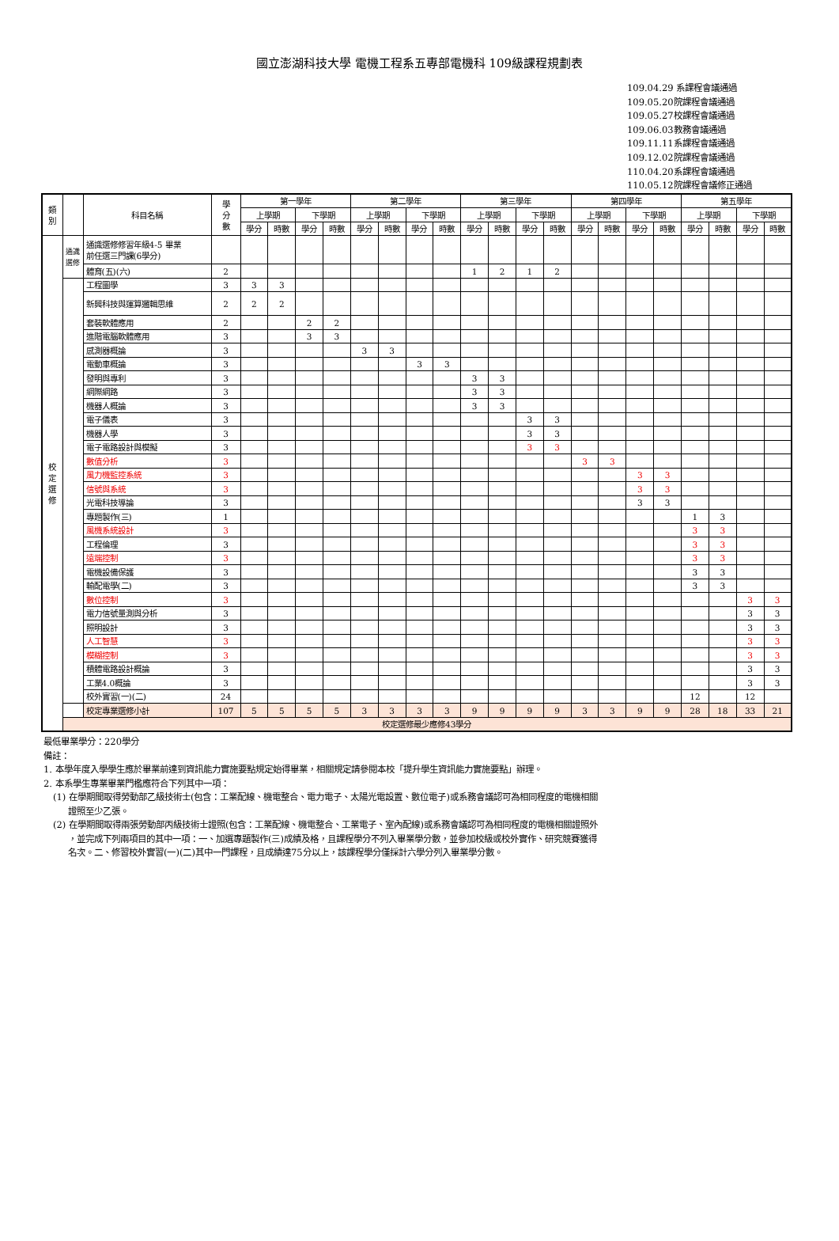國立澎湖科技大學 電機工程系五專部電機科 109級課程規劃表
109.04.29 系課程會議通過
109.05.20院課程會議通過
109.05.27校課程會議通過
109.06.03教務會議通過
109.11.11系課程會議通過
109.12.02院課程會議通過
110.04.20系課程會議通過
110.05.12院課程會議修正通過
| 類 別 | | 科目名稱 | 學 分 數 | 第一學年 | | | | 第二學年 | | | | 第三學年 | | | | 第四學年 | | | | 第五學年 | | | |
| --- | --- | --- | --- | --- | --- | --- | --- | --- | --- | --- | --- | --- | --- | --- | --- | --- | --- | --- | --- | --- | --- | --- | --- |
| | | | | 上學期 | | 下學期 | | 上學期 | | 下學期 | | 上學期 | | 下學期 | | 上學期 | | 下學期 | | 上學期 | | 下學期 | |
| | | | | 學分 | 時數 | 學分 | 時數 | 學分 | 時數 | 學分 | 時數 | 學分 | 時數 | 學分 | 時數 | 學分 | 時數 | 學分 | 時數 | 學分 | 時數 | 學分 | 時數 |
| 校 定 選 修 | 通識 選修 | 通識選修修習年級4-5 畢業 前任選三門課(6學分) | | | | | | | | | | | | | | | | | | | | | |
| | | 體育(五)(六) | 2 | | | | | | | | | 1 | 2 | 1 | 2 | | | | | | | | |
| | | 工程圖學 | 3 | 3 | 3 | | | | | | | | | | | | | | | | | | |
| | | 新興科技與運算邏輯思維 | 2 | 2 | 2 | | | | | | | | | | | | | | | | | | |
| | | 套裝軟體應用 | 2 | | | 2 | 2 | | | | | | | | | | | | | | | | |
| | | 進階電腦軟體應用 | 3 | | | 3 | 3 | | | | | | | | | | | | | | | | |
| | | 感測器概論 | 3 | | | | | 3 | 3 | | | | | | | | | | | | | | |
| | | 電動車概論 | 3 | | | | | | | 3 | 3 | | | | | | | | | | | | |
| | | 發明與專利 | 3 | | | | | | | | | 3 | 3 | | | | | | | | | | |
| | | 網際網路 | 3 | | | | | | | | | 3 | 3 | | | | | | | | | | |
| | | 機器人概論 | 3 | | | | | | | | | 3 | 3 | | | | | | | | | | |
| | | 電子儀表 | 3 | | | | | | | | | | | 3 | 3 | | | | | | | | |
| | | 機器人學 | 3 | | | | | | | | | | | 3 | 3 | | | | | | | | |
| | | 電子電路設計與模擬 | 3 | | | | | | | | | | | 3 | 3 | | | | | | | | |
| | | 數值分析 | 3 | | | | | | | | | | | | | 3 | 3 | | | | | | |
| | | 風力機監控系統 | 3 | | | | | | | | | | | | | | | 3 | 3 | | | | |
| | | 信號與系統 | 3 | | | | | | | | | | | | | | | 3 | 3 | | | | |
| | | 光電科技導論 | 3 | | | | | | | | | | | | | | | 3 | 3 | | | | |
| | | 專題製作(三) | 1 | | | | | | | | | | | | | | | | | 1 | 3 | | |
| | | 風機系統設計 | 3 | | | | | | | | | | | | | | | | | 3 | 3 | | |
| | | 工程倫理 | 3 | | | | | | | | | | | | | | | | | 3 | 3 | | |
| | | 遠端控制 | 3 | | | | | | | | | | | | | | | | | 3 | 3 | | |
| | | 電機設備保護 | 3 | | | | | | | | | | | | | | | | | 3 | 3 | | |
| | | 輸配電學(二) | 3 | | | | | | | | | | | | | | | | | 3 | 3 | | |
| | | 數位控制 | 3 | | | | | | | | | | | | | | | | | | | 3 | 3 |
| | | 電力信號量測與分析 | 3 | | | | | | | | | | | | | | | | | | | 3 | 3 |
| | | 照明設計 | 3 | | | | | | | | | | | | | | | | | | | 3 | 3 |
| | | 人工智慧 | 3 | | | | | | | | | | | | | | | | | | | 3 | 3 |
| | | 模糊控制 | 3 | | | | | | | | | | | | | | | | | | | 3 | 3 |
| | | 積體電路設計概論 | 3 | | | | | | | | | | | | | | | | | | | 3 | 3 |
| | | 工業4.0概論 | 3 | | | | | | | | | | | | | | | | | | | 3 | 3 |
| | | 校外實習(一)(二) | 24 | | | | | | | | | | | | | | | | | 12 | | 12 | |
| | | 校定專業選修小計 | 107 | 5 | 5 | 5 | 5 | 3 | 3 | 3 | 3 | 9 | 9 | 9 | 9 | 3 | 3 | 9 | 9 | 28 | 18 | 33 | 21 |
| | 校定選修最少應修43學分 | | | | | | | | | | | | | | | | | | | | | | |
最低畢業學分：220學分
備註：
1. 本學年度入學學生應於畢業前達到資訊能力實施要點規定始得畢業，相關規定請參閱本校「提升學生資訊能力實施要點」辦理。
2. 本系學生專業畢業門檻應符合下列其中一項：
(1) 在學期間取得勞動部乙級技術士(包含：工業配線、機電整合、電力電子、太陽光電設置、數位電子)或系務會議認可為相同程度的電機相關
證照至少乙張。
(2) 在學期間取得兩張勞動部丙級技術士證照(包含：工業配線、機電整合、工業電子、室內配線)或系務會議認可為相同程度的電機相關證照外
，並完成下列兩項目的其中一項：一、加選專題製作(三)成績及格，且課程學分不列入畢業學分數，並參加校級或校外實作、研究競賽獲得
名次。二、修習校外實習(一)(二)其中一門課程，且成績達75分以上，該課程學分僅採計六學分列入畢業學分數。